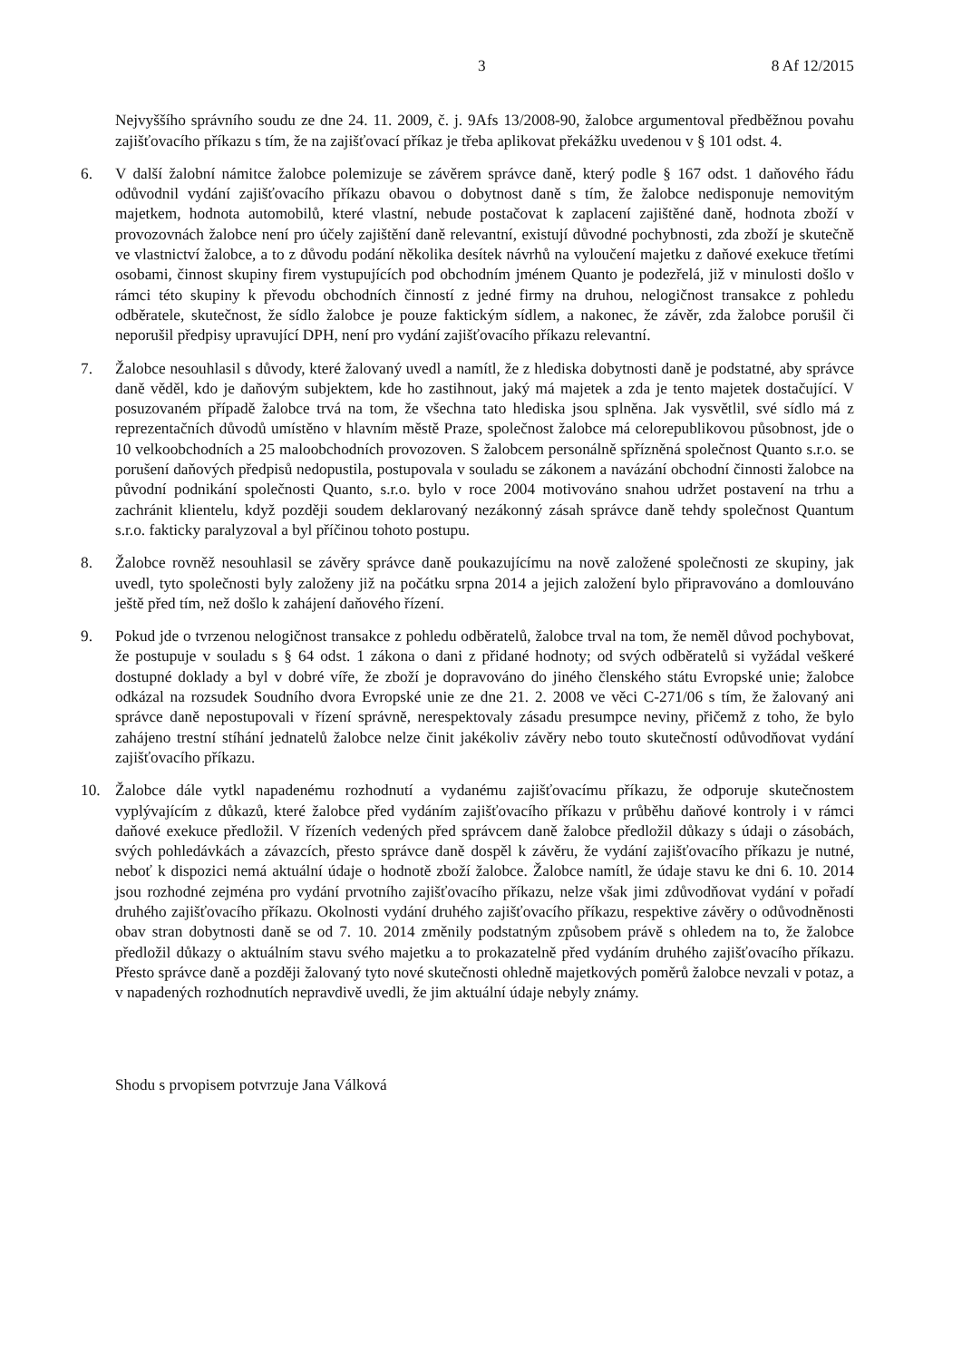3 8 Af 12/2015
Nejvyššího správního soudu ze dne 24. 11. 2009, č. j. 9Afs 13/2008-90, žalobce argumentoval předběžnou povahu zajišťovacího příkazu s tím, že na zajišťovací příkaz je třeba aplikovat překážku uvedenou v § 101 odst. 4.
6. V další žalobní námitce žalobce polemizuje se závěrem správce daně, který podle § 167 odst. 1 daňového řádu odůvodnil vydání zajišťovacího příkazu obavou o dobytnost daně s tím, že žalobce nedisponuje nemovitým majetkem, hodnota automobilů, které vlastní, nebude postačovat k zaplacení zajištěné daně, hodnota zboží v provozovnách žalobce není pro účely zajištění daně relevantní, existují důvodné pochybnosti, zda zboží je skutečně ve vlastnictví žalobce, a to z důvodu podání několika desítek návrhů na vyloučení majetku z daňové exekuce třetími osobami, činnost skupiny firem vystupujících pod obchodním jménem Quanto je podezřelá, již v minulosti došlo v rámci této skupiny k převodu obchodních činností z jedné firmy na druhou, nelogičnost transakce z pohledu odběratele, skutečnost, že sídlo žalobce je pouze faktickým sídlem, a nakonec, že závěr, zda žalobce porušil či neporušil předpisy upravující DPH, není pro vydání zajišťovacího příkazu relevantní.
7. Žalobce nesouhlasil s důvody, které žalovaný uvedl a namítl, že z hlediska dobytnosti daně je podstatné, aby správce daně věděl, kdo je daňovým subjektem, kde ho zastihnout, jaký má majetek a zda je tento majetek dostačující. V posuzovaném případě žalobce trvá na tom, že všechna tato hlediska jsou splněna. Jak vysvětlil, své sídlo má z reprezentačních důvodů umístěno v hlavním městě Praze, společnost žalobce má celorepublikovou působnost, jde o 10 velkoobchodních a 25 maloobchodních provozoven. S žalobcem personálně spřízněná společnost Quanto s.r.o. se porušení daňových předpisů nedopustila, postupovala v souladu se zákonem a navázání obchodní činnosti žalobce na původní podnikání společnosti Quanto, s.r.o. bylo v roce 2004 motivováno snahou udržet postavení na trhu a zachránit klientelu, když později soudem deklarovaný nezákonný zásah správce daně tehdy společnost Quantum s.r.o. fakticky paralyzoval a byl příčinou tohoto postupu.
8. Žalobce rovněž nesouhlasil se závěry správce daně poukazujícímu na nově založené společnosti ze skupiny, jak uvedl, tyto společnosti byly založeny již na počátku srpna 2014 a jejich založení bylo připravováno a domlouváno ještě před tím, než došlo k zahájení daňového řízení.
9. Pokud jde o tvrzenou nelogičnost transakce z pohledu odběratelů, žalobce trval na tom, že neměl důvod pochybovat, že postupuje v souladu s § 64 odst. 1 zákona o dani z přidané hodnoty; od svých odběratelů si vyžádal veškeré dostupné doklady a byl v dobré víře, že zboží je dopravováno do jiného členského státu Evropské unie; žalobce odkázal na rozsudek Soudního dvora Evropské unie ze dne 21. 2. 2008 ve věci C-271/06 s tím, že žalovaný ani správce daně nepostupovali v řízení správně, nerespektovaly zásadu presumpce neviny, přičemž z toho, že bylo zahájeno trestní stíhání jednatelů žalobce nelze činit jakékoliv závěry nebo touto skutečností odůvodňovat vydání zajišťovacího příkazu.
10. Žalobce dále vytkl napadenému rozhodnutí a vydanému zajišťovacímu příkazu, že odporuje skutečnostem vyplývajícím z důkazů, které žalobce před vydáním zajišťovacího příkazu v průběhu daňové kontroly i v rámci daňové exekuce předložil. V řízeních vedených před správcem daně žalobce předložil důkazy s údaji o zásobách, svých pohledávkách a závazcích, přesto správce daně dospěl k závěru, že vydání zajišťovacího příkazu je nutné, neboť k dispozici nemá aktuální údaje o hodnotě zboží žalobce. Žalobce namítl, že údaje stavu ke dni 6. 10. 2014 jsou rozhodné zejména pro vydání prvotního zajišťovacího příkazu, nelze však jimi zdůvodňovat vydání v pořadí druhého zajišťovacího příkazu. Okolnosti vydání druhého zajišťovacího příkazu, respektive závěry o odůvodněnosti obav stran dobytnosti daně se od 7. 10. 2014 změnily podstatným způsobem právě s ohledem na to, že žalobce předložil důkazy o aktuálním stavu svého majetku a to prokazatelně před vydáním druhého zajišťovacího příkazu. Přesto správce daně a později žalovaný tyto nové skutečnosti ohledně majetkových poměrů žalobce nevzali v potaz, a v napadených rozhodnutích nepravdivě uvedli, že jim aktuální údaje nebyly známy.
Shodu s prvopisem potvrzuje Jana Válková